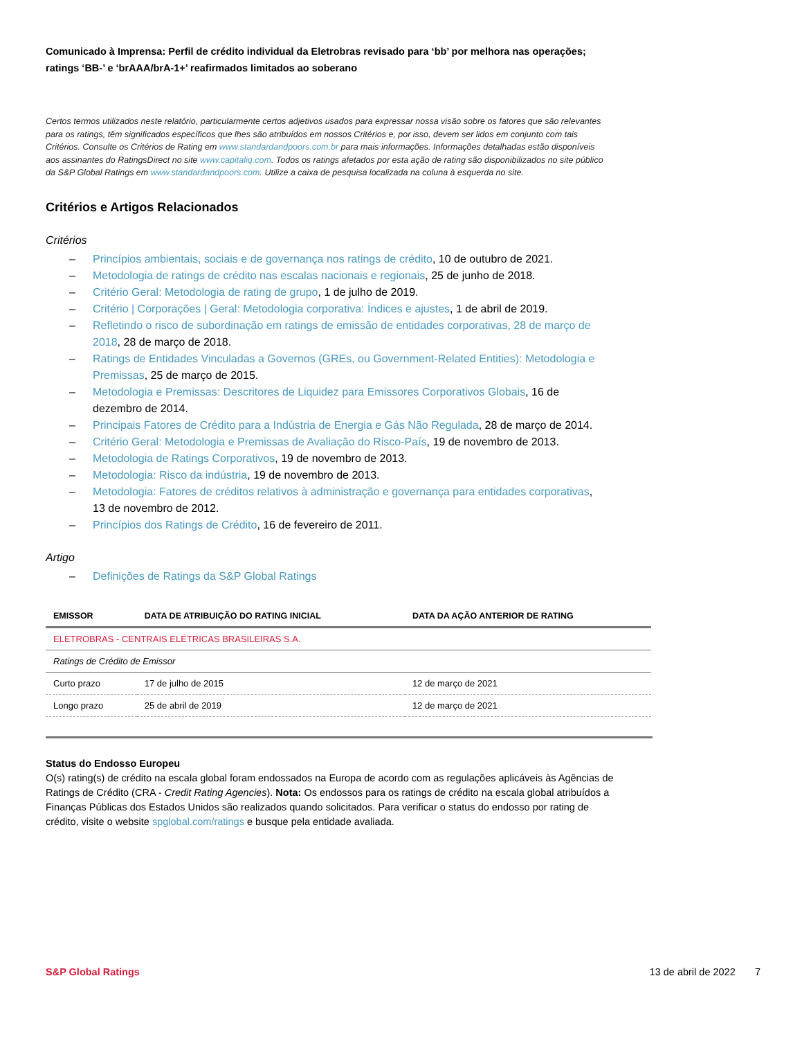Comunicado à Imprensa: Perfil de crédito individual da Eletrobras revisado para ‘bb’ por melhora nas operações; ratings ‘BB-’ e ‘brAAA/brA-1+’ reafirmados limitados ao soberano
Certos termos utilizados neste relatório, particularmente certos adjetivos usados para expressar nossa visão sobre os fatores que são relevantes para os ratings, têm significados específicos que lhes são atribuídos em nossos Critérios e, por isso, devem ser lidos em conjunto com tais Critérios. Consulte os Critérios de Rating em www.standardandpoors.com.br para mais informações. Informações detalhadas estão disponíveis aos assinantes do RatingsDirect no site www.capitaliq.com. Todos os ratings afetados por esta ação de rating são disponibilizados no site público da S&P Global Ratings em www.standardandpoors.com. Utilize a caixa de pesquisa localizada na coluna à esquerda no site.
Critérios e Artigos Relacionados
Critérios
– Princípios ambientais, sociais e de governança nos ratings de crédito, 10 de outubro de 2021.
– Metodologia de ratings de crédito nas escalas nacionais e regionais, 25 de junho de 2018.
– Critério Geral: Metodologia de rating de grupo, 1 de julho de 2019.
– Critério | Corporações | Geral: Metodologia corporativa: Índices e ajustes, 1 de abril de 2019.
– Refletindo o risco de subordinação em ratings de emissão de entidades corporativas, 28 de março de 2018, 28 de março de 2018.
– Ratings de Entidades Vinculadas a Governos (GREs, ou Government-Related Entities): Metodologia e Premissas, 25 de março de 2015.
– Metodologia e Premissas: Descritores de Liquidez para Emissores Corporativos Globais, 16 de dezembro de 2014.
– Principais Fatores de Crédito para a Indústria de Energia e Gás Não Regulada, 28 de março de 2014.
– Critério Geral: Metodologia e Premissas de Avaliação do Risco-País, 19 de novembro de 2013.
– Metodologia de Ratings Corporativos, 19 de novembro de 2013.
– Metodologia: Risco da indústria, 19 de novembro de 2013.
– Metodologia: Fatores de créditos relativos à administração e governança para entidades corporativas, 13 de novembro de 2012.
– Princípios dos Ratings de Crédito, 16 de fevereiro de 2011.
Artigo
– Definições de Ratings da S&P Global Ratings
| EMISSOR | DATA DE ATRIBUIÇÃO DO RATING INICIAL | DATA DA AÇÃO ANTERIOR DE RATING |
| --- | --- | --- |
| ELETROBRAS - CENTRAIS ELÉTRICAS BRASILEIRAS S.A. | | |
| Ratings de Crédito de Emissor | | |
| Curto prazo | 17 de julho de 2015 | 12 de março de 2021 |
| Longo prazo | 25 de abril de 2019 | 12 de março de 2021 |
Status do Endosso Europeu
O(s) rating(s) de crédito na escala global foram endossados na Europa de acordo com as regulações aplicáveis às Agências de Ratings de Crédito (CRA - Credit Rating Agencies). Nota: Os endossos para os ratings de crédito na escala global atribuídos a Finanças Públicas dos Estados Unidos são realizados quando solicitados. Para verificar o status do endosso por rating de crédito, visite o website spglobal.com/ratings e busque pela entidade avaliada.
S&P Global Ratings 13 de abril de 2022 7